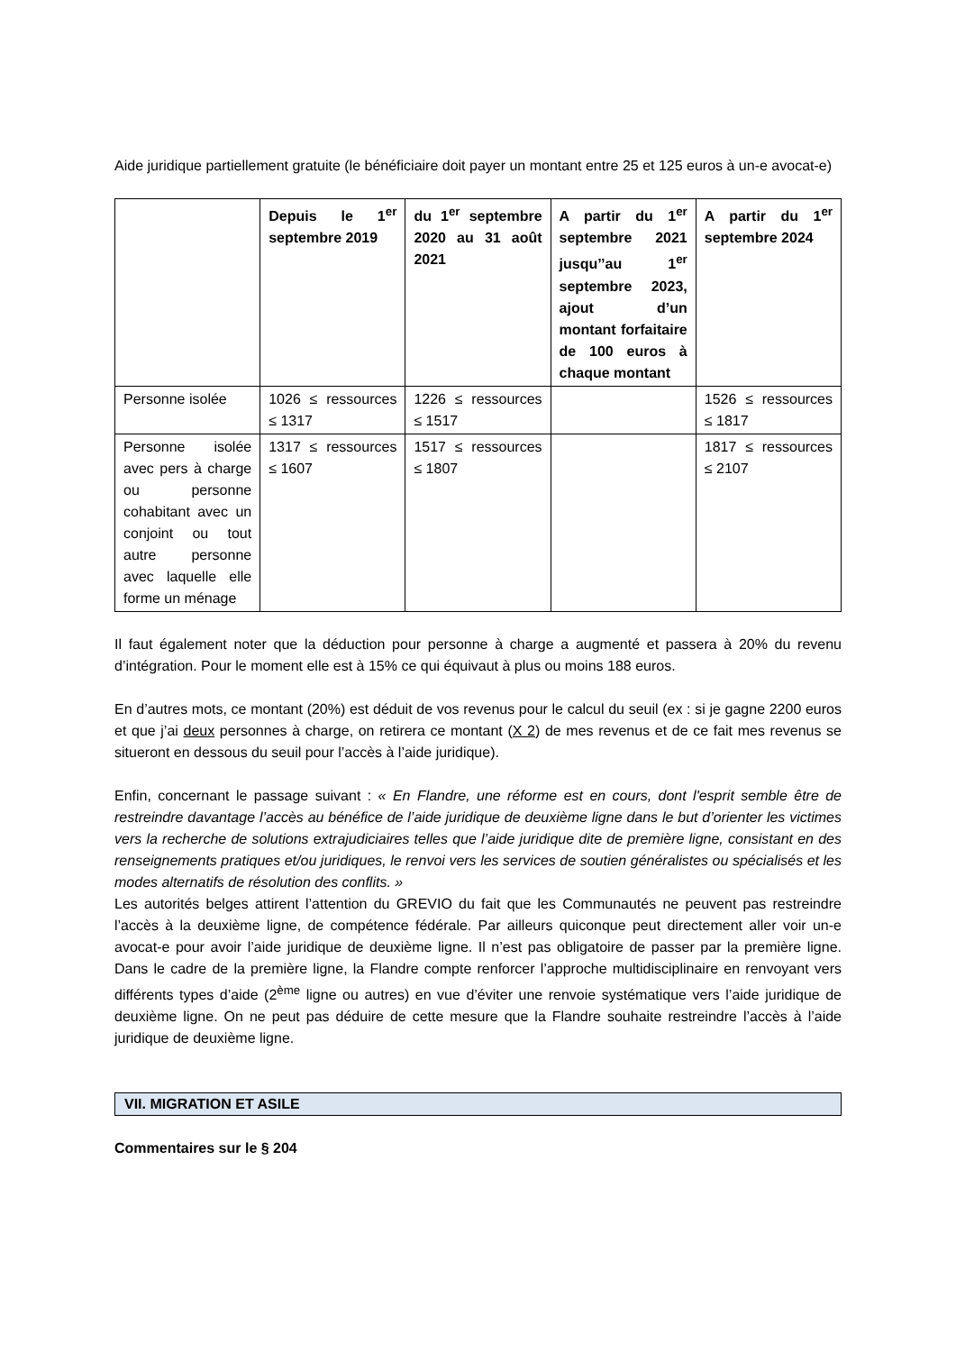Aide juridique partiellement gratuite (le bénéficiaire doit payer un montant entre 25 et 125 euros à un-e avocat-e)
| | Depuis le 1<sup>er</sup> septembre 2019 | du 1<sup>er</sup> septembre 2020 au 31 août 2021 | A partir du 1<sup>er</sup> septembre 2021 jusqu’’au 1<sup>er</sup> septembre 2023, ajout d’un montant forfaitaire de 100 euros à chaque montant | A partir du 1<sup>er</sup> septembre 2024 |
| --- | --- | --- | --- | --- |
| Personne isolée | 1026 ≤ ressources ≤ 1317 | 1226 ≤ ressources ≤ 1517 | | 1526 ≤ ressources ≤ 1817 |
| Personne isolée avec pers à charge ou personne cohabitant avec un conjoint ou tout autre personne avec laquelle elle forme un ménage | 1317 ≤ ressources ≤ 1607 | 1517 ≤ ressources ≤ 1807 | | 1817 ≤ ressources ≤ 2107 |
Il faut également noter que la déduction pour personne à charge a augmenté et passera à 20% du revenu d’intégration. Pour le moment elle est à 15% ce qui équivaut à plus ou moins 188 euros.
En d’autres mots, ce montant (20%) est déduit de vos revenus pour le calcul du seuil (ex : si je gagne 2200 euros et que j’ai deux personnes à charge, on retirera ce montant (X 2) de mes revenus et de ce fait mes revenus se situeront en dessous du seuil pour l’accès à l’aide juridique).
Enfin, concernant le passage suivant : « En Flandre, une réforme est en cours, dont l'esprit semble être de restreindre davantage l’accès au bénéfice de l’aide juridique de deuxième ligne dans le but d’orienter les victimes vers la recherche de solutions extrajudiciaires telles que l’aide juridique dite de première ligne, consistant en des renseignements pratiques et/ou juridiques, le renvoi vers les services de soutien généralistes ou spécialisés et les modes alternatifs de résolution des conflits. »
Les autorités belges attirent l’attention du GREVIO du fait que les Communautés ne peuvent pas restreindre l’accès à la deuxième ligne, de compétence fédérale. Par ailleurs quiconque peut directement aller voir un-e avocat-e pour avoir l’aide juridique de deuxième ligne. Il n’est pas obligatoire de passer par la première ligne. Dans le cadre de la première ligne, la Flandre compte renforcer l’approche multidisciplinaire en renvoyant vers différents types d’aide (2<sup>ème</sup> ligne ou autres) en vue d’éviter une renvoie systématique vers l’aide juridique de deuxième ligne. On ne peut pas déduire de cette mesure que la Flandre souhaite restreindre l’accès à l’aide juridique de deuxième ligne.
VII. MIGRATION ET ASILE
Commentaires sur le § 204